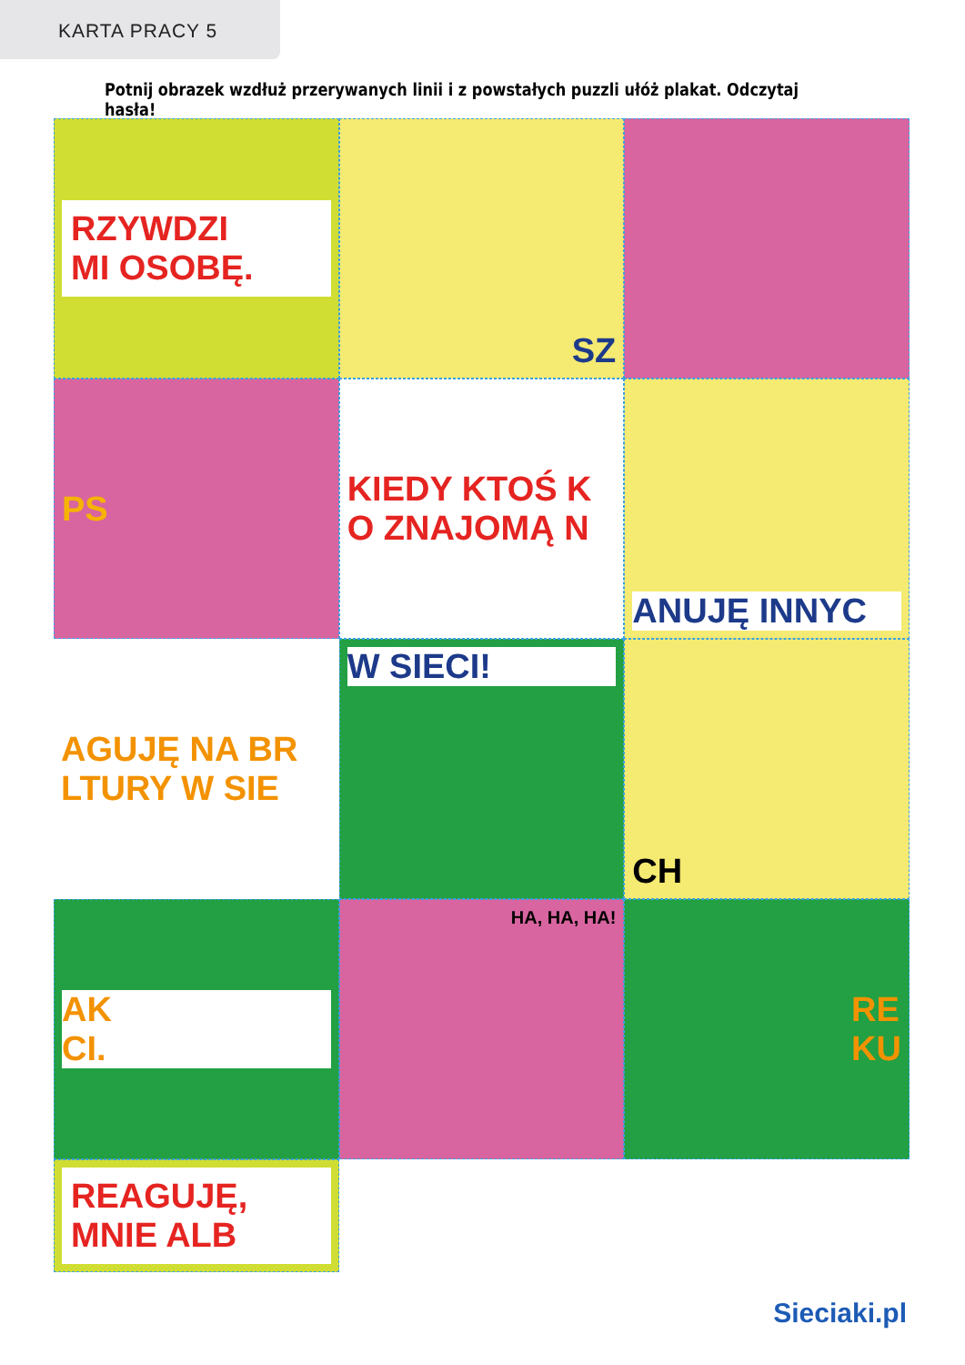KARTA PRACY 5
Potnij obrazek wzdłuż przerywanych linii i z powstałych puzzli ułóż plakat. Odczytaj hasła!
RZYWDZI
MI OSOBĘ.
SZ
PS
KIEDY KTOŚ K
O ZNAJOMĄ N
ANUJĘ INNYC
W SIECI!
CH
AK
CI.
AGUJĘ NA BR
LTURY W SIE
HA, HA, HA!
RE
KU
REAGUJĘ,
MNIE ALB
Sieciaki.pl